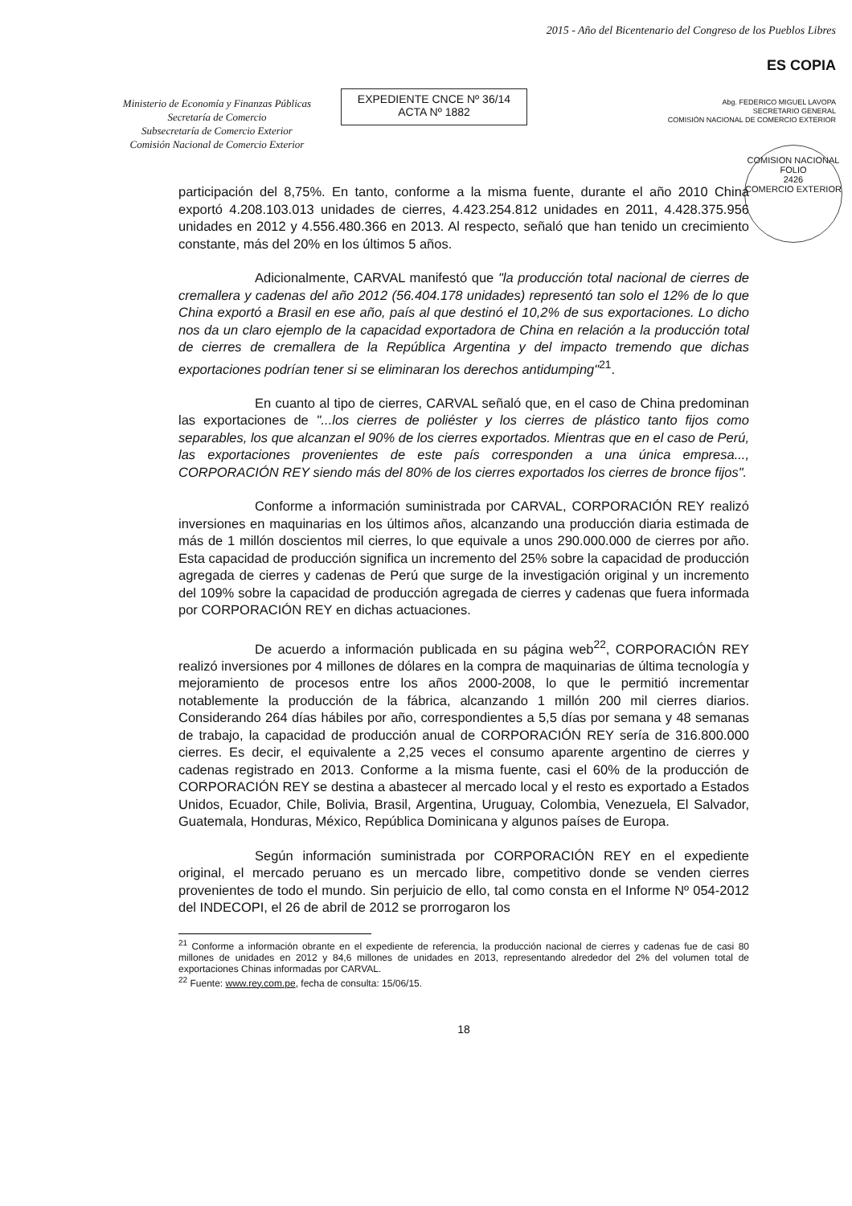Ministerio de Economía y Finanzas Públicas
Secretaría de Comercio
Subsecretaría de Comercio Exterior
Comisión Nacional de Comercio Exterior
EXPEDIENTE CNCE Nº 36/14
ACTA Nº 1882
2015 - Año del Bicentenario del Congreso de los Pueblos Libres
ES COPIA
Abg. FEDERICO MIGUEL LAVOPA
SECRETARIO GENERAL
COMISIÓN NACIONAL DE COMERCIO EXTERIOR
COMISION NACIONAL
FOLIO
2426
COMERCIO EXTERIOR
participación del 8,75%. En tanto, conforme a la misma fuente, durante el año 2010 China exportó 4.208.103.013 unidades de cierres, 4.423.254.812 unidades en 2011, 4.428.375.956 unidades en 2012 y 4.556.480.366 en 2013. Al respecto, señaló que han tenido un crecimiento constante, más del 20% en los últimos 5 años.
Adicionalmente, CARVAL manifestó que "la producción total nacional de cierres de cremallera y cadenas del año 2012 (56.404.178 unidades) representó tan solo el 12% de lo que China exportó a Brasil en ese año, país al que destinó el 10,2% de sus exportaciones. Lo dicho nos da un claro ejemplo de la capacidad exportadora de China en relación a la producción total de cierres de cremallera de la República Argentina y del impacto tremendo que dichas exportaciones podrían tener si se eliminaran los derechos antidumping"<sup>21</sup>.
En cuanto al tipo de cierres, CARVAL señaló que, en el caso de China predominan las exportaciones de "...los cierres de poliéster y los cierres de plástico tanto fijos como separables, los que alcanzan el 90% de los cierres exportados. Mientras que en el caso de Perú, las exportaciones provenientes de este país corresponden a una única empresa..., CORPORACIÓN REY siendo más del 80% de los cierres exportados los cierres de bronce fijos".
Conforme a información suministrada por CARVAL, CORPORACIÓN REY realizó inversiones en maquinarias en los últimos años, alcanzando una producción diaria estimada de más de 1 millón doscientos mil cierres, lo que equivale a unos 290.000.000 de cierres por año. Esta capacidad de producción significa un incremento del 25% sobre la capacidad de producción agregada de cierres y cadenas de Perú que surge de la investigación original y un incremento del 109% sobre la capacidad de producción agregada de cierres y cadenas que fuera informada por CORPORACIÓN REY en dichas actuaciones.
De acuerdo a información publicada en su página web<sup>22</sup>, CORPORACIÓN REY realizó inversiones por 4 millones de dólares en la compra de maquinarias de última tecnología y mejoramiento de procesos entre los años 2000-2008, lo que le permitió incrementar notablemente la producción de la fábrica, alcanzando 1 millón 200 mil cierres diarios. Considerando 264 días hábiles por año, correspondientes a 5,5 días por semana y 48 semanas de trabajo, la capacidad de producción anual de CORPORACIÓN REY sería de 316.800.000 cierres. Es decir, el equivalente a 2,25 veces el consumo aparente argentino de cierres y cadenas registrado en 2013. Conforme a la misma fuente, casi el 60% de la producción de CORPORACIÓN REY se destina a abastecer al mercado local y el resto es exportado a Estados Unidos, Ecuador, Chile, Bolivia, Brasil, Argentina, Uruguay, Colombia, Venezuela, El Salvador, Guatemala, Honduras, México, República Dominicana y algunos países de Europa.
Según información suministrada por CORPORACIÓN REY en el expediente original, el mercado peruano es un mercado libre, competitivo donde se venden cierres provenientes de todo el mundo. Sin perjuicio de ello, tal como consta en el Informe Nº 054-2012 del INDECOPI, el 26 de abril de 2012 se prorrogaron los
<sup>21</sup> Conforme a información obrante en el expediente de referencia, la producción nacional de cierres y cadenas fue de casi 80 millones de unidades en 2012 y 84,6 millones de unidades en 2013, representando alrededor del 2% del volumen total de exportaciones Chinas informadas por CARVAL.
<sup>22</sup> Fuente: www.rey.com.pe, fecha de consulta: 15/06/15.
18